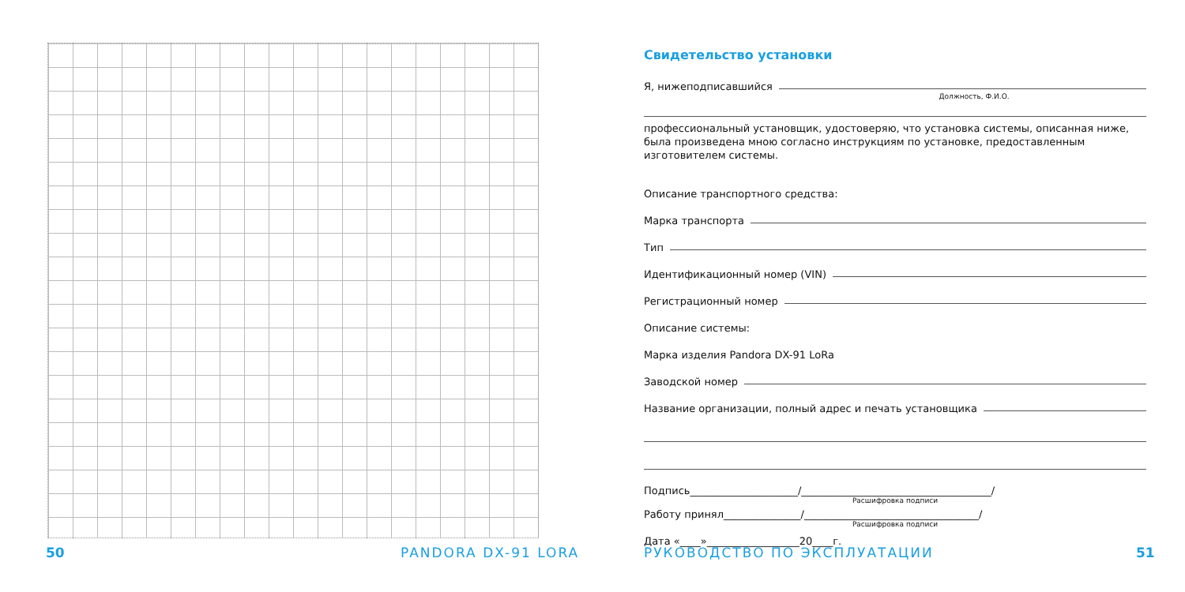Свидетельство установки
Я, нижеподписавшийся
Должность, Ф.И.О.
профессиональный установщик, удостоверяю, что установка системы, описанная ниже, была произведена мною согласно инструкциям по установке, предоставленным изготовителем системы.
Описание транспортного средства:
Марка транспорта
Тип
Идентификационный номер (VIN)
Регистрационный номер
Описание системы:
Марка изделия Pandora DX-91 LoRa
Заводской номер
Название организации, полный адрес и печать установщика
Подпись_____________________/_____________________________________/
Расшифровка подписи
Работу принял_______________/__________________________________/
Расшифровка подписи
Дата «____»__________________20____г.
50 PANDORA DX-91 LORA РУКОВОДСТВО ПО ЭКСПЛУАТАЦИИ 51